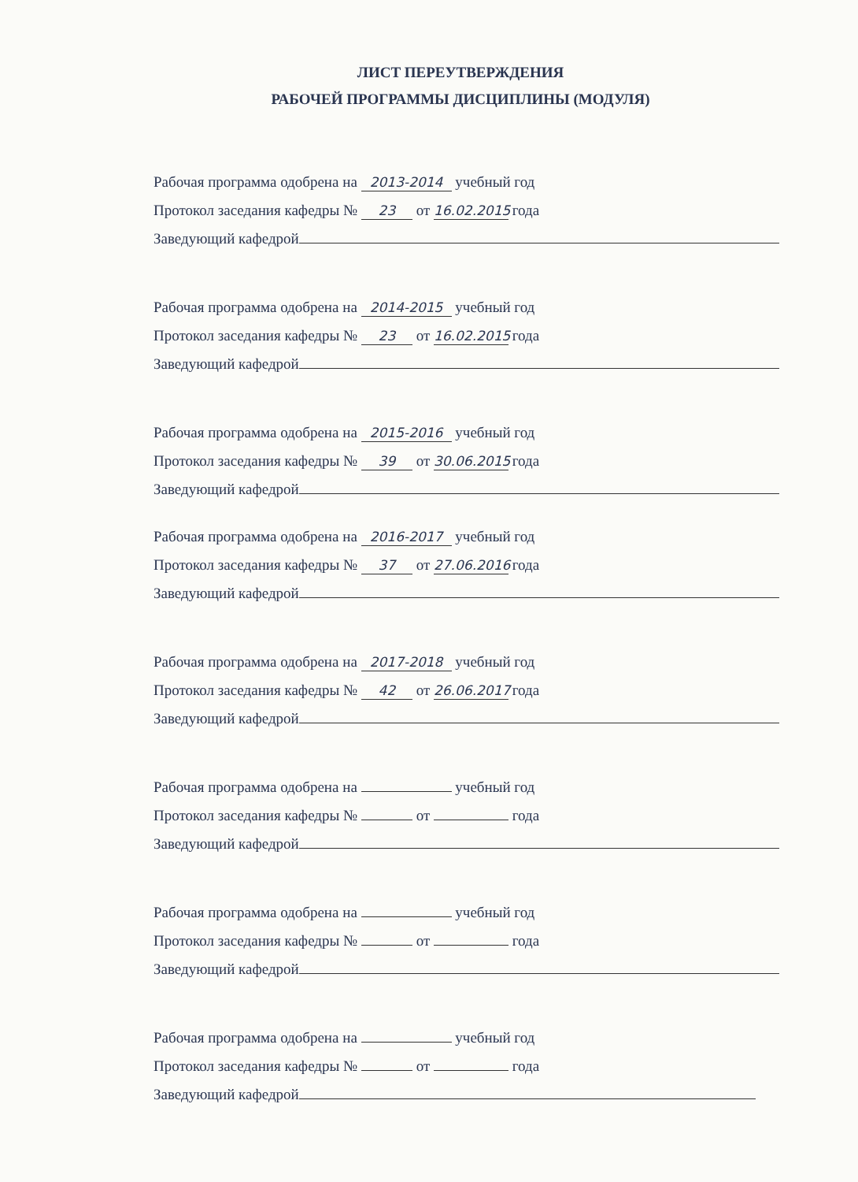ЛИСТ ПЕРЕУТВЕРЖДЕНИЯ
РАБОЧЕЙ ПРОГРАММЫ ДИСЦИПЛИНЫ (МОДУЛЯ)
Рабочая программа одобрена на 2013-2014 учебный год
Протокол заседания кафедры № 23 от 16.02.2015 года
Заведующий кафедрой
Рабочая программа одобрена на 2014-2015 учебный год
Протокол заседания кафедры № 23 от 16.02.2015 года
Заведующий кафедрой
Рабочая программа одобрена на 2015-2016 учебный год
Протокол заседания кафедры № 39 от 30.06.2015 года
Заведующий кафедрой
Рабочая программа одобрена на 2016-2017 учебный год
Протокол заседания кафедры № 37 от 27.06.2016 года
Заведующий кафедрой
Рабочая программа одобрена на 2017-2018 учебный год
Протокол заседания кафедры № 42 от 26.06.2017 года
Заведующий кафедрой
Рабочая программа одобрена на учебный год
Протокол заседания кафедры № от года
Заведующий кафедрой
Рабочая программа одобрена на учебный год
Протокол заседания кафедры № от года
Заведующий кафедрой
Рабочая программа одобрена на учебный год
Протокол заседания кафедры № от года
Заведующий кафедрой